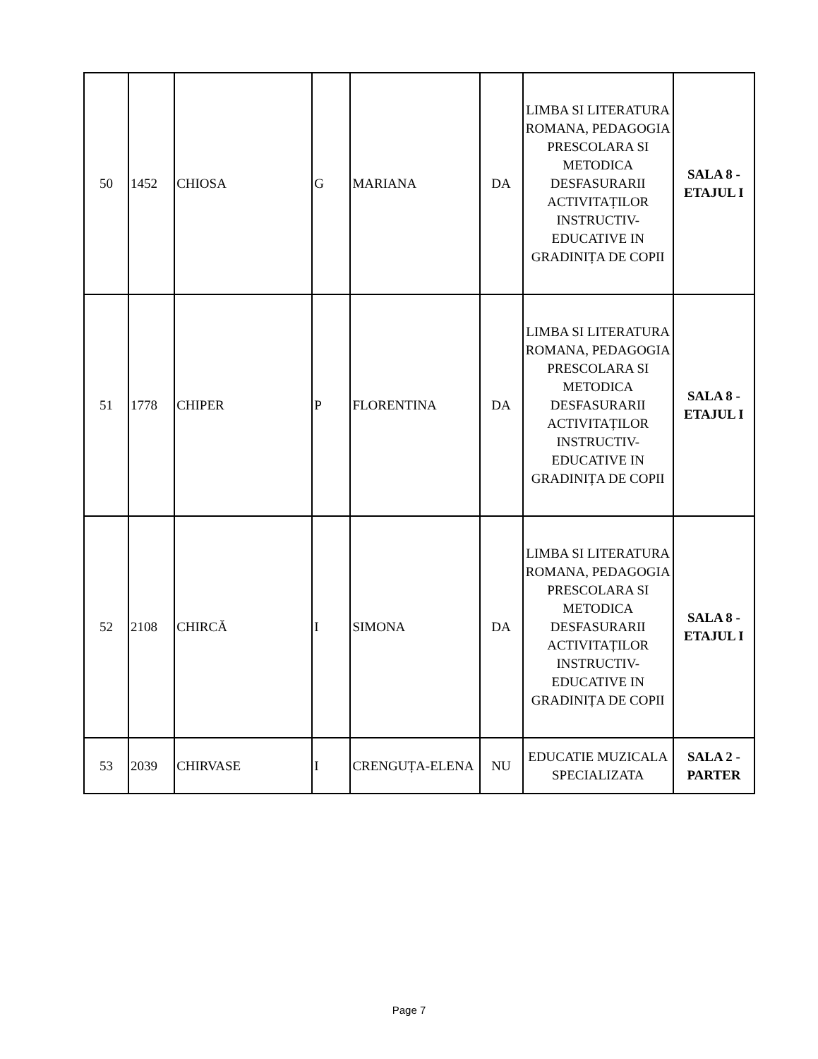| 50 | 1452 | CHIOSA | G | MARIANA | DA | LIMBA SI LITERATURA ROMANA, PEDAGOGIA PRESCOLARA SI METODICA DESFASURARII ACTIVITAȚILOR INSTRUCTIV-EDUCATIVE IN GRADINIȚA DE COPII | SALA 8 - ETAJUL I |
| 51 | 1778 | CHIPER | P | FLORENTINA | DA | LIMBA SI LITERATURA ROMANA, PEDAGOGIA PRESCOLARA SI METODICA DESFASURARII ACTIVITAȚILOR INSTRUCTIV-EDUCATIVE IN GRADINIȚA DE COPII | SALA 8 - ETAJUL I |
| 52 | 2108 | CHIRCĂ | I | SIMONA | DA | LIMBA SI LITERATURA ROMANA, PEDAGOGIA PRESCOLARA SI METODICA DESFASURARII ACTIVITAȚILOR INSTRUCTIV-EDUCATIVE IN GRADINIȚA DE COPII | SALA 8 - ETAJUL I |
| 53 | 2039 | CHIRVASE | I | CRENGUȚA-ELENA | NU | EDUCATIE MUZICALA SPECIALIZATA | SALA 2 - PARTER |
Page 7